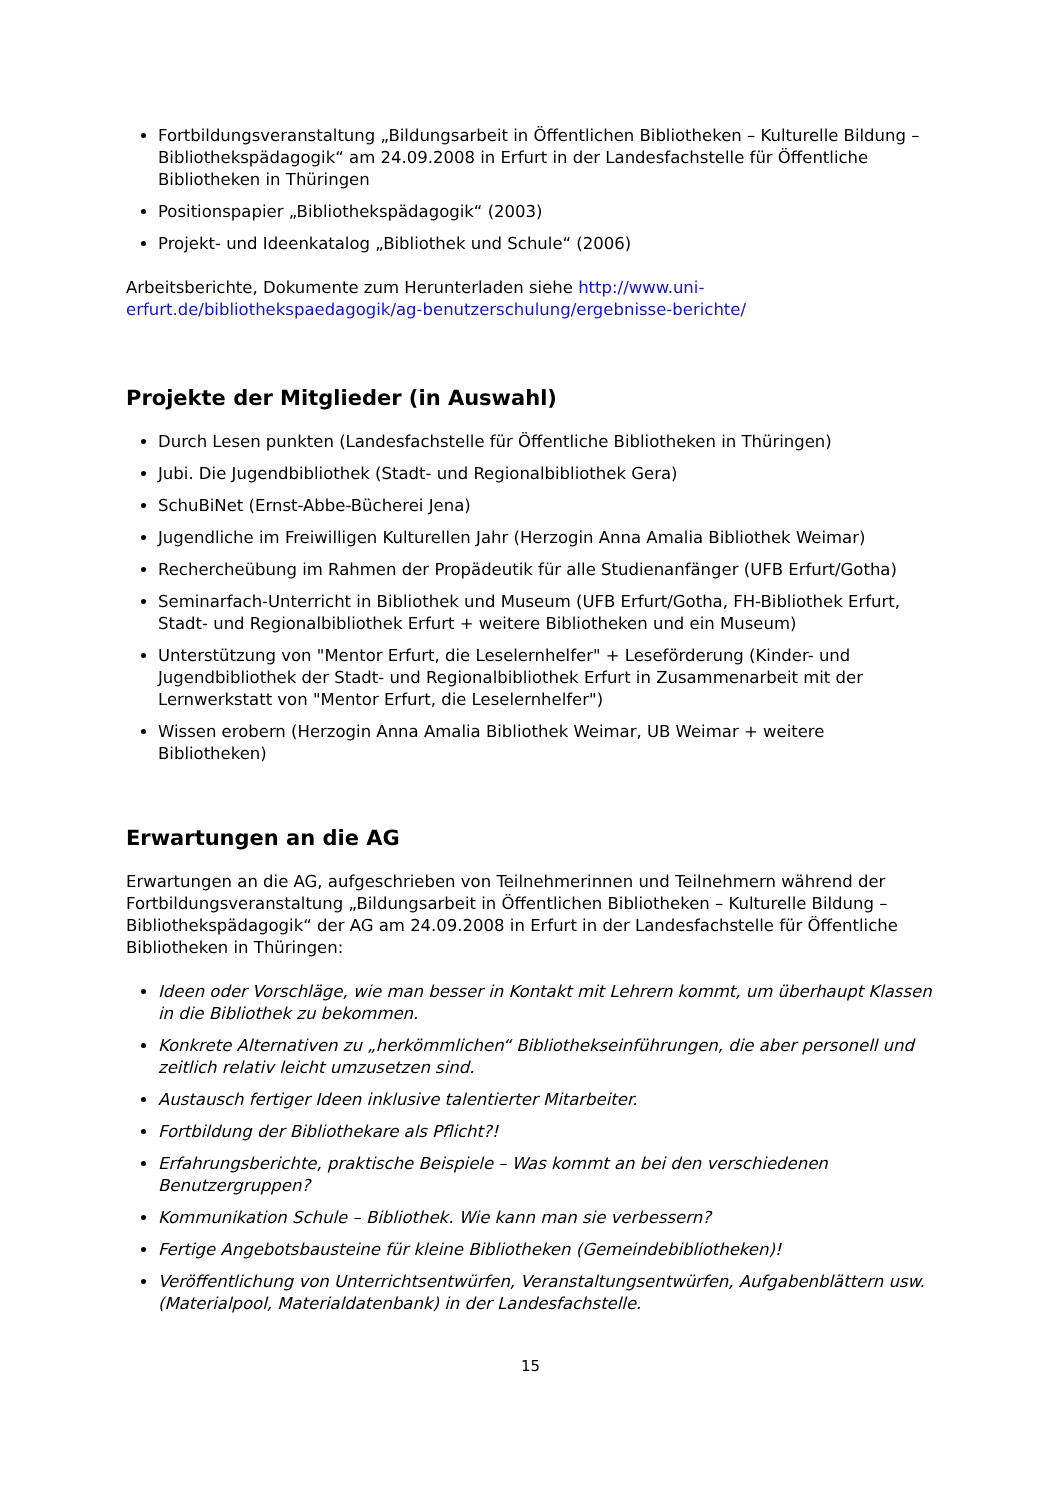Fortbildungsveranstaltung „Bildungsarbeit in Öffentlichen Bibliotheken – Kulturelle Bildung – Bibliothekspädagogik“ am 24.09.2008 in Erfurt in der Landesfachstelle für Öffentliche Bibliotheken in Thüringen
Positionspapier „Bibliothekspädagogik“ (2003)
Projekt- und Ideenkatalog „Bibliothek und Schule“ (2006)
Arbeitsberichte, Dokumente zum Herunterladen siehe http://www.uni-erfurt.de/bibliothekspaedagogik/ag-benutzerschulung/ergebnisse-berichte/
Projekte der Mitglieder (in Auswahl)
Durch Lesen punkten (Landesfachstelle für Öffentliche Bibliotheken in Thüringen)
Jubi. Die Jugendbibliothek (Stadt- und Regionalbibliothek Gera)
SchuBiNet (Ernst-Abbe-Bücherei Jena)
Jugendliche im Freiwilligen Kulturellen Jahr (Herzogin Anna Amalia Bibliothek Weimar)
Rechercheübung im Rahmen der Propädeutik für alle Studienanfänger (UFB Erfurt/Gotha)
Seminarfach-Unterricht in Bibliothek und Museum (UFB Erfurt/Gotha, FH-Bibliothek Erfurt, Stadt- und Regionalbibliothek Erfurt + weitere Bibliotheken und ein Museum)
Unterstützung von "Mentor Erfurt, die Leselernhelfer" + Leseförderung (Kinder- und Jugendbibliothek der Stadt- und Regionalbibliothek Erfurt in Zusammenarbeit mit der Lernwerkstatt von "Mentor Erfurt, die Leselernhelfer")
Wissen erobern (Herzogin Anna Amalia Bibliothek Weimar, UB Weimar + weitere Bibliotheken)
Erwartungen an die AG
Erwartungen an die AG, aufgeschrieben von Teilnehmerinnen und Teilnehmern während der Fortbildungsveranstaltung „Bildungsarbeit in Öffentlichen Bibliotheken – Kulturelle Bildung – Bibliothekspädagogik“ der AG am 24.09.2008 in Erfurt in der Landesfachstelle für Öffentliche Bibliotheken in Thüringen:
Ideen oder Vorschläge, wie man besser in Kontakt mit Lehrern kommt, um überhaupt Klassen in die Bibliothek zu bekommen.
Konkrete Alternativen zu „herkömmlichen“ Bibliothekseinführungen, die aber personell und zeitlich relativ leicht umzusetzen sind.
Austausch fertiger Ideen inklusive talentierter Mitarbeiter.
Fortbildung der Bibliothekare als Pflicht?!
Erfahrungsberichte, praktische Beispiele – Was kommt an bei den verschiedenen Benutzergruppen?
Kommunikation Schule – Bibliothek. Wie kann man sie verbessern?
Fertige Angebotsbausteine für kleine Bibliotheken (Gemeindebibliotheken)!
Veröffentlichung von Unterrichtsentwürfen, Veranstaltungsentwürfen, Aufgabenblättern usw. (Materialpool, Materialdatenbank) in der Landesfachstelle.
15